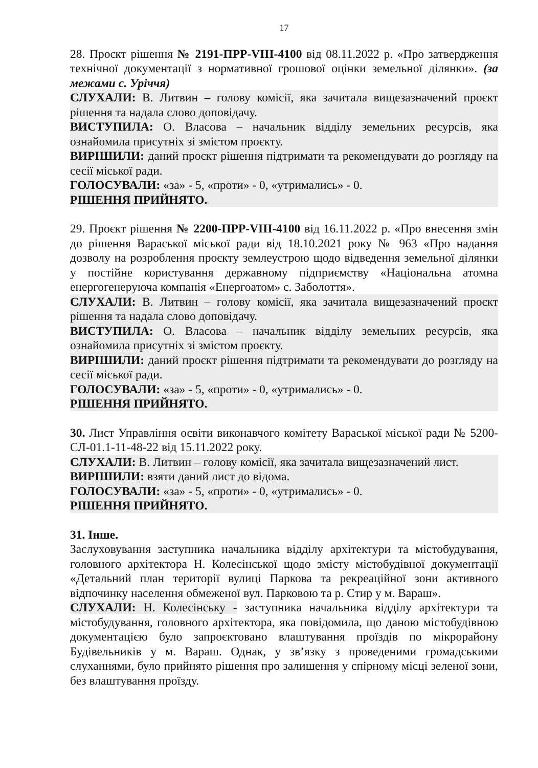17
28. Проєкт рішення № 2191-ПРР-VIII-4100 від 08.11.2022 р. «Про затвердження технічної документації з нормативної грошової оцінки земельної ділянки». (за межами с. Уріччя)
СЛУХАЛИ: В. Литвин – голову комісії, яка зачитала вищезазначений проєкт рішення та надала слово доповідачу.
ВИСТУПИЛА: О. Власова – начальник відділу земельних ресурсів, яка ознайомила присутніх зі змістом проєкту.
ВИРІШИЛИ: даний проєкт рішення підтримати та рекомендувати до розгляду на сесії міської ради.
ГОЛОСУВАЛИ: «за» - 5, «проти» - 0, «утримались» - 0.
РІШЕННЯ ПРИЙНЯТО.
29. Проєкт рішення № 2200-ПРР-VIII-4100 від 16.11.2022 р. «Про внесення змін до рішення Вараської міської ради від 18.10.2021 року № 963 «Про надання дозволу на розроблення проєкту землеустрою щодо відведення земельної ділянки у постійне користування державному підприємству «Національна атомна енергогенеруюча компанія «Енергоатом» с. Заболоття».
СЛУХАЛИ: В. Литвин – голову комісії, яка зачитала вищезазначений проєкт рішення та надала слово доповідачу.
ВИСТУПИЛА: О. Власова – начальник відділу земельних ресурсів, яка ознайомила присутніх зі змістом проєкту.
ВИРІШИЛИ: даний проєкт рішення підтримати та рекомендувати до розгляду на сесії міської ради.
ГОЛОСУВАЛИ: «за» - 5, «проти» - 0, «утримались» - 0.
РІШЕННЯ ПРИЙНЯТО.
30. Лист Управління освіти виконавчого комітету Вараської міської ради № 5200-СЛ-01.1-11-48-22 від 15.11.2022 року.
СЛУХАЛИ: В. Литвин – голову комісії, яка зачитала вищезазначений лист.
ВИРІШИЛИ: взяти даний лист до відома.
ГОЛОСУВАЛИ: «за» - 5, «проти» - 0, «утримались» - 0.
РІШЕННЯ ПРИЙНЯТО.
31. Інше.
Заслуховування заступника начальника відділу архітектури та містобудування, головного архітектора Н. Колесінської щодо змісту містобудівної документації «Детальний план території вулиці Паркова та рекреаційної зони активного відпочинку населення обмеженої вул. Парковою та р. Стир у м. Вараш».
СЛУХАЛИ: Н. Колесінську - заступника начальника відділу архітектури та містобудування, головного архітектора, яка повідомила, що даною містобудівною документацією було запроєктовано влаштування проїздів по мікрорайону Будівельників у м. Вараш. Однак, у зв’язку з проведеними громадськими слуханнями, було прийнято рішення про залишення у спірному місці зеленої зони, без влаштування проїзду.